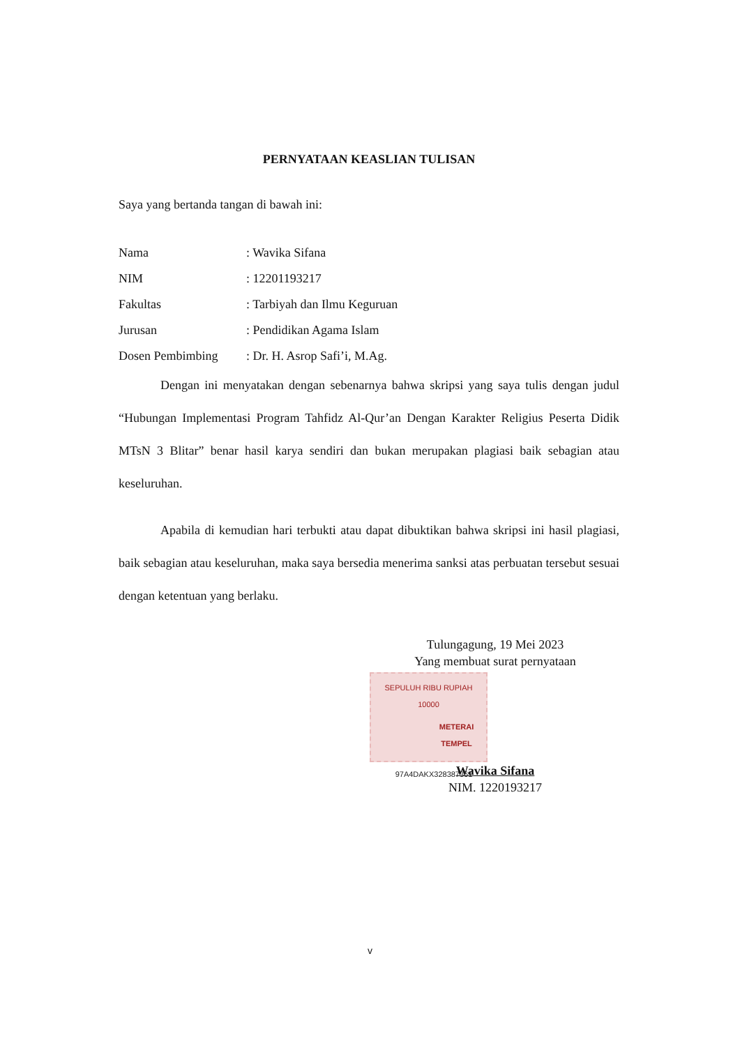PERNYATAAN KEASLIAN TULISAN
Saya yang bertanda tangan di bawah ini:
Nama : Wavika Sifana
NIM : 12201193217
Fakultas : Tarbiyah dan Ilmu Keguruan
Jurusan : Pendidikan Agama Islam
Dosen Pembimbing : Dr. H. Asrop Safi’i, M.Ag.
Dengan ini menyatakan dengan sebenarnya bahwa skripsi yang saya tulis dengan judul “Hubungan Implementasi Program Tahfidz Al-Qur’an Dengan Karakter Religius Peserta Didik MTsN 3 Blitar” benar hasil karya sendiri dan bukan merupakan plagiasi baik sebagian atau keseluruhan.
Apabila di kemudian hari terbukti atau dapat dibuktikan bahwa skripsi ini hasil plagiasi, baik sebagian atau keseluruhan, maka saya bersedia menerima sanksi atas perbuatan tersebut sesuai dengan ketentuan yang berlaku.
Tulungagung, 19 Mei 2023
Yang membuat surat pernyataan
SEPULUH RIBU RUPIAH 10000
METERAI TEMPEL
97A4DAKX328387361
Wavika Sifana
NIM. 1220193217
v